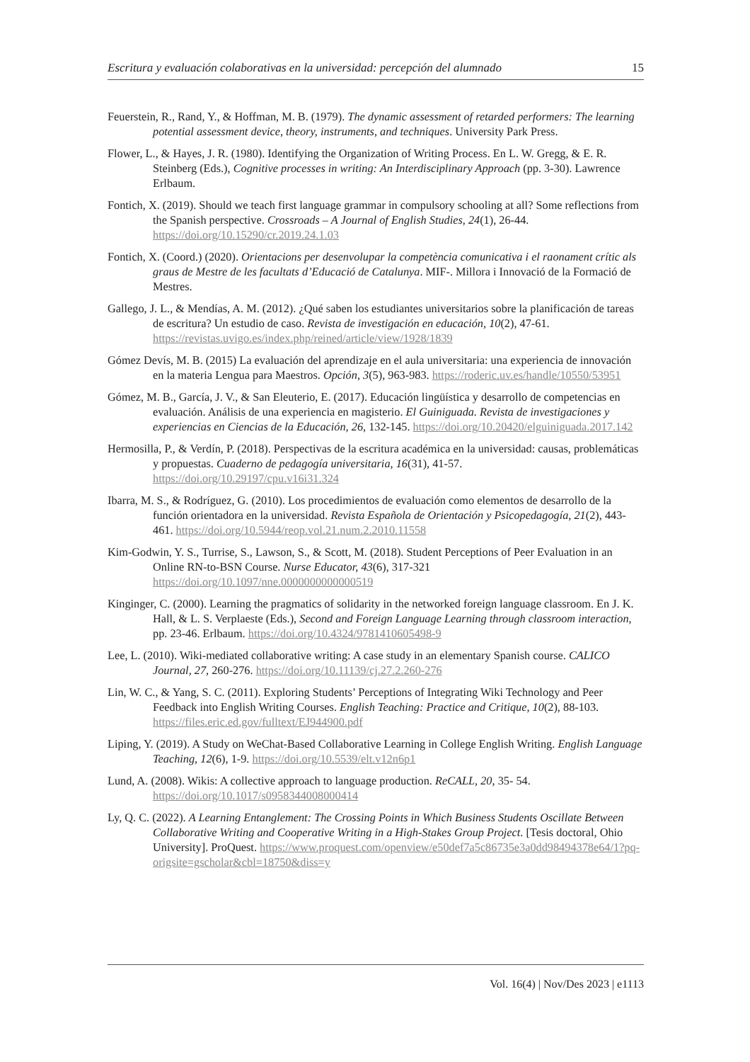Escritura y evaluación colaborativas en la universidad: percepción del alumnado 15
Feuerstein, R., Rand, Y., & Hoffman, M. B. (1979). The dynamic assessment of retarded performers: The learning potential assessment device, theory, instruments, and techniques. University Park Press.
Flower, L., & Hayes, J. R. (1980). Identifying the Organization of Writing Process. En L. W. Gregg, & E. R. Steinberg (Eds.), Cognitive processes in writing: An Interdisciplinary Approach (pp. 3-30). Lawrence Erlbaum.
Fontich, X. (2019). Should we teach first language grammar in compulsory schooling at all? Some reflections from the Spanish perspective. Crossroads – A Journal of English Studies, 24(1), 26-44. https://doi.org/10.15290/cr.2019.24.1.03
Fontich, X. (Coord.) (2020). Orientacions per desenvolupar la competència comunicativa i el raonament crític als graus de Mestre de les facultats d’Educació de Catalunya. MIF-. Millora i Innovació de la Formació de Mestres.
Gallego, J. L., & Mendías, A. M. (2012). ¿Qué saben los estudiantes universitarios sobre la planificación de tareas de escritura? Un estudio de caso. Revista de investigación en educación, 10(2), 47-61. https://revistas.uvigo.es/index.php/reined/article/view/1928/1839
Gómez Devís, M. B. (2015) La evaluación del aprendizaje en el aula universitaria: una experiencia de innovación en la materia Lengua para Maestros. Opción, 3(5), 963-983. https://roderic.uv.es/handle/10550/53951
Gómez, M. B., García, J. V., & San Eleuterio, E. (2017). Educación lingüística y desarrollo de competencias en evaluación. Análisis de una experiencia en magisterio. El Guiniguada. Revista de investigaciones y experiencias en Ciencias de la Educación, 26, 132-145. https://doi.org/10.20420/elguiniguada.2017.142
Hermosilla, P., & Verdín, P. (2018). Perspectivas de la escritura académica en la universidad: causas, problemáticas y propuestas. Cuaderno de pedagogía universitaria, 16(31), 41-57. https://doi.org/10.29197/cpu.v16i31.324
Ibarra, M. S., & Rodríguez, G. (2010). Los procedimientos de evaluación como elementos de desarrollo de la función orientadora en la universidad. Revista Española de Orientación y Psicopedagogía, 21(2), 443-461. https://doi.org/10.5944/reop.vol.21.num.2.2010.11558
Kim-Godwin, Y. S., Turrise, S., Lawson, S., & Scott, M. (2018). Student Perceptions of Peer Evaluation in an Online RN-to-BSN Course. Nurse Educator, 43(6), 317-321 https://doi.org/10.1097/nne.0000000000000519
Kinginger, C. (2000). Learning the pragmatics of solidarity in the networked foreign language classroom. En J. K. Hall, & L. S. Verplaeste (Eds.), Second and Foreign Language Learning through classroom interaction, pp. 23-46. Erlbaum. https://doi.org/10.4324/9781410605498-9
Lee, L. (2010). Wiki-mediated collaborative writing: A case study in an elementary Spanish course. CALICO Journal, 27, 260-276. https://doi.org/10.11139/cj.27.2.260-276
Lin, W. C., & Yang, S. C. (2011). Exploring Students’ Perceptions of Integrating Wiki Technology and Peer Feedback into English Writing Courses. English Teaching: Practice and Critique, 10(2), 88-103. https://files.eric.ed.gov/fulltext/EJ944900.pdf
Liping, Y. (2019). A Study on WeChat-Based Collaborative Learning in College English Writing. English Language Teaching, 12(6), 1-9. https://doi.org/10.5539/elt.v12n6p1
Lund, A. (2008). Wikis: A collective approach to language production. ReCALL, 20, 35- 54. https://doi.org/10.1017/s0958344008000414
Ly, Q. C. (2022). A Learning Entanglement: The Crossing Points in Which Business Students Oscillate Between Collaborative Writing and Cooperative Writing in a High-Stakes Group Project. [Tesis doctoral, Ohio University]. ProQuest. https://www.proquest.com/openview/e50def7a5c86735e3a0dd98494378e64/1?pq-origsite=gscholar&cbl=18750&diss=y
Vol. 16(4) | Nov/Des 2023 | e1113